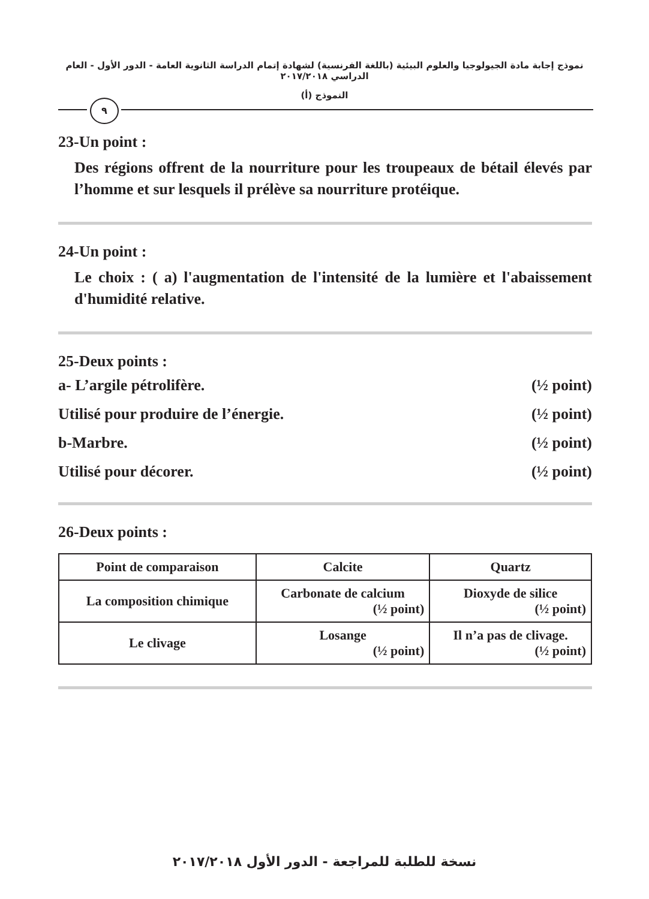نموذج إجابة مادة الجيولوجيا والعلوم البيئية (باللغة الفرنسية) لشهادة إتمام الدراسة الثانوية العامة - الدور الأول - العام الدراسي ٢٠١٧/٢٠١٨
النموذج (أ)
٩
23-Un point :
Des régions offrent de la nourriture pour les troupeaux de bétail élevés par l’homme et sur lesquels il prélève sa nourriture protéique.
24-Un point :
Le choix : ( a) l'augmentation de l'intensité de la lumière et l'abaissement d'humidité relative.
25-Deux points :
a- L’argile pétrolifère. (½ point)
Utilisé pour produire de l’énergie. (½ point)
b-Marbre. (½ point)
Utilisé pour décorer. (½ point)
26-Deux points :
| Point de comparaison | Calcite | Quartz |
| --- | --- | --- |
| La composition chimique | Carbonate de calcium (½ point) | Dioxyde de silice (½ point) |
| Le clivage | Losange (½ point) | Il n’a pas de clivage. (½ point) |
نسخة للطلبة للمراجعة - الدور الأول ٢٠١٧/٢٠١٨